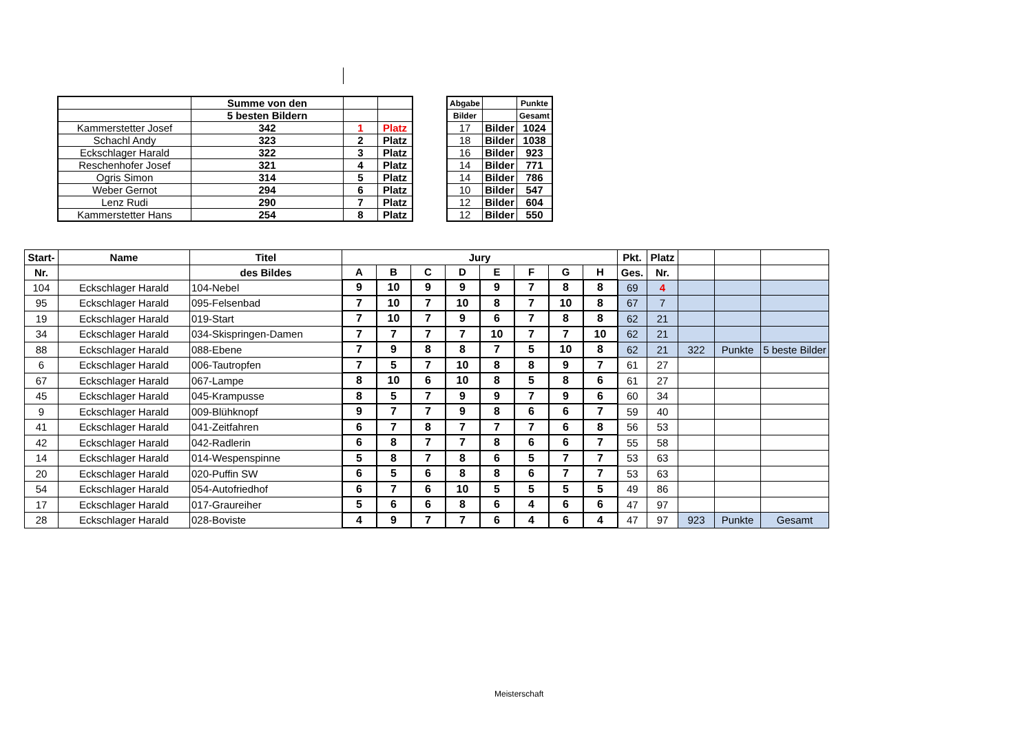| | Summe von den | | |
| | 5 besten Bildern | | |
| Kammerstetter Josef | 342 | 1 | Platz |
| Schachl Andy | 323 | 2 | Platz |
| Eckschlager Harald | 322 | 3 | Platz |
| Reschenhofer Josef | 321 | 4 | Platz |
| Ogris Simon | 314 | 5 | Platz |
| Weber Gernot | 294 | 6 | Platz |
| Lenz Rudi | 290 | 7 | Platz |
| Kammerstetter Hans | 254 | 8 | Platz |
| Abgabe | | Punkte |
| Bilder | | Gesamt |
| 17 | Bilder | 1024 |
| 18 | Bilder | 1038 |
| 16 | Bilder | 923 |
| 14 | Bilder | 771 |
| 14 | Bilder | 786 |
| 10 | Bilder | 547 |
| 12 | Bilder | 604 |
| 12 | Bilder | 550 |
| Start- | Name | Titel | Jury | | | | | | | | Pkt. | Platz | | | |
| Nr. | | des Bildes | A | B | C | D | E | F | G | H | Ges. | Nr. | | | |
| 104 | Eckschlager Harald | 104-Nebel | 9 | 10 | 9 | 9 | 9 | 7 | 8 | 8 | 69 | 4 | | | |
| 95 | Eckschlager Harald | 095-Felsenbad | 7 | 10 | 7 | 10 | 8 | 7 | 10 | 8 | 67 | 7 | | | |
| 19 | Eckschlager Harald | 019-Start | 7 | 10 | 7 | 9 | 6 | 7 | 8 | 8 | 62 | 21 | | | |
| 34 | Eckschlager Harald | 034-Skispringen-Damen | 7 | 7 | 7 | 7 | 10 | 7 | 7 | 10 | 62 | 21 | | | |
| 88 | Eckschlager Harald | 088-Ebene | 7 | 9 | 8 | 8 | 7 | 5 | 10 | 8 | 62 | 21 | 322 | Punkte | 5 beste Bilder |
| 6 | Eckschlager Harald | 006-Tautropfen | 7 | 5 | 7 | 10 | 8 | 8 | 9 | 7 | 61 | 27 | | | |
| 67 | Eckschlager Harald | 067-Lampe | 8 | 10 | 6 | 10 | 8 | 5 | 8 | 6 | 61 | 27 | | | |
| 45 | Eckschlager Harald | 045-Krampusse | 8 | 5 | 7 | 9 | 9 | 7 | 9 | 6 | 60 | 34 | | | |
| 9 | Eckschlager Harald | 009-Blühknopf | 9 | 7 | 7 | 9 | 8 | 6 | 6 | 7 | 59 | 40 | | | |
| 41 | Eckschlager Harald | 041-Zeitfahren | 6 | 7 | 8 | 7 | 7 | 7 | 6 | 8 | 56 | 53 | | | |
| 42 | Eckschlager Harald | 042-Radlerin | 6 | 8 | 7 | 7 | 8 | 6 | 6 | 7 | 55 | 58 | | | |
| 14 | Eckschlager Harald | 014-Wespenspinne | 5 | 8 | 7 | 8 | 6 | 5 | 7 | 7 | 53 | 63 | | | |
| 20 | Eckschlager Harald | 020-Puffin SW | 6 | 5 | 6 | 8 | 8 | 6 | 7 | 7 | 53 | 63 | | | |
| 54 | Eckschlager Harald | 054-Autofriedhof | 6 | 7 | 6 | 10 | 5 | 5 | 5 | 5 | 49 | 86 | | | |
| 17 | Eckschlager Harald | 017-Graureiher | 5 | 6 | 6 | 8 | 6 | 4 | 6 | 6 | 47 | 97 | | | |
| 28 | Eckschlager Harald | 028-Boviste | 4 | 9 | 7 | 7 | 6 | 4 | 6 | 4 | 47 | 97 | 923 | Punkte | Gesamt |
Meisterschaft